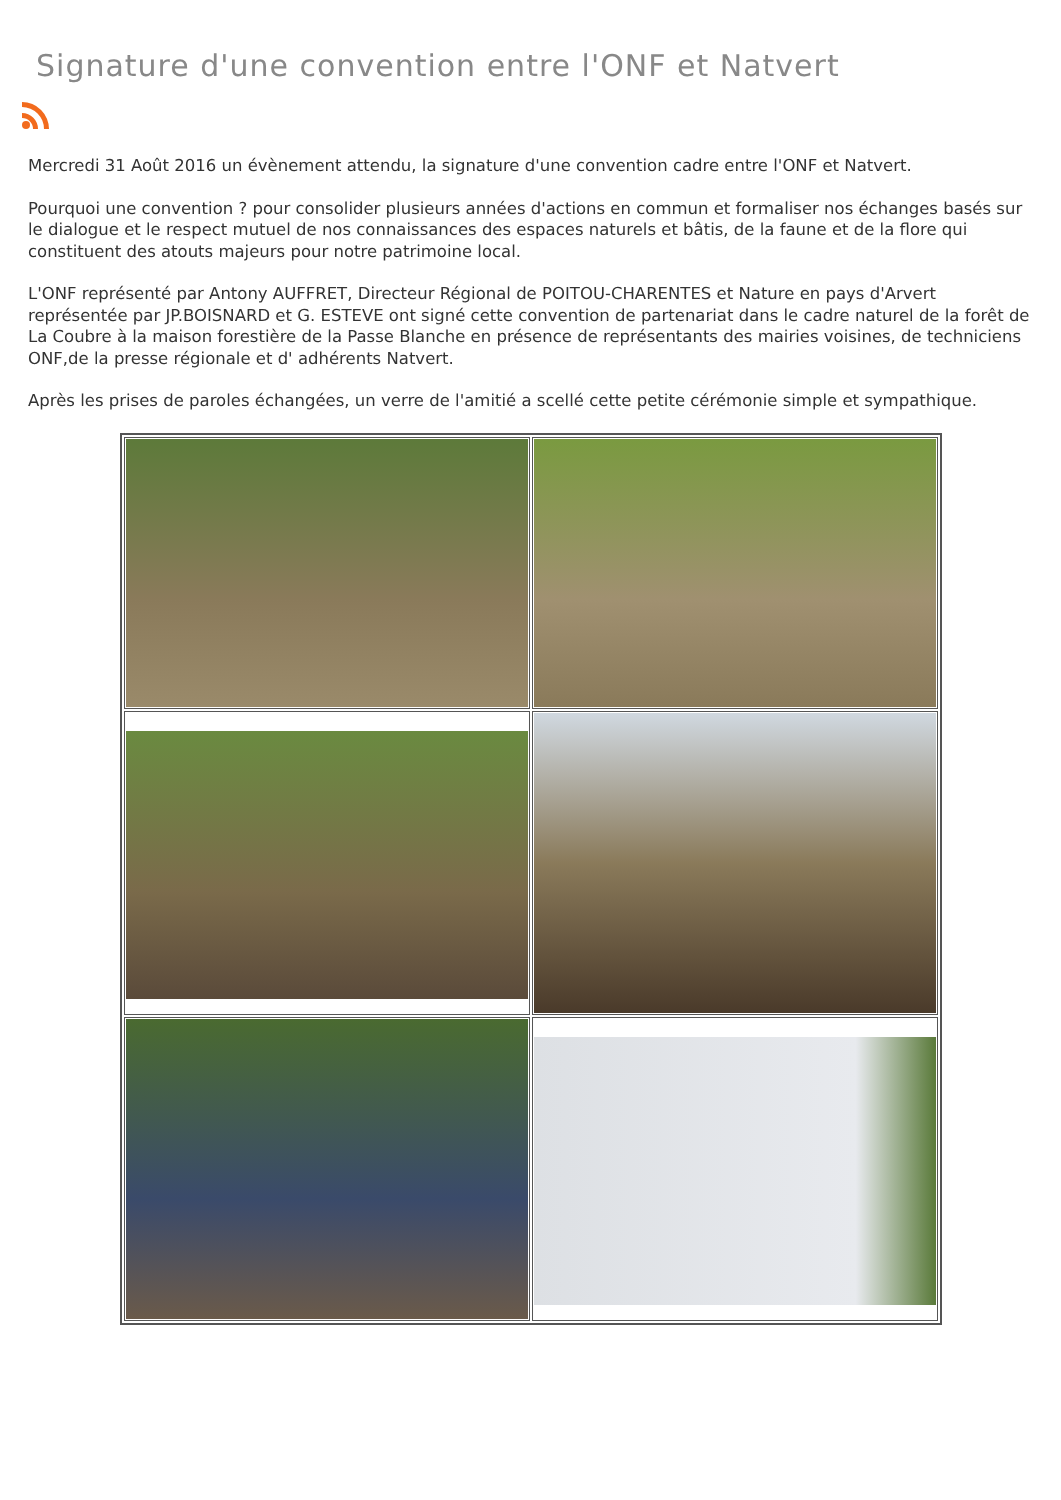Signature d'une convention entre l'ONF et Natvert
Mercredi 31 Août 2016 un évènement attendu, la signature d'une convention cadre entre l'ONF et Natvert.
Pourquoi une convention ? pour consolider plusieurs années d'actions en commun et formaliser nos échanges basés sur le dialogue et le respect mutuel de nos connaissances des espaces naturels et bâtis, de la faune et de la flore qui constituent des atouts majeurs pour notre patrimoine local.
L'ONF représenté par Antony AUFFRET, Directeur Régional de POITOU-CHARENTES et Nature en pays d'Arvert représentée par JP.BOISNARD et G. ESTEVE ont signé cette convention de partenariat dans le cadre naturel de la forêt de La Coubre à la maison forestière de la Passe Blanche en présence de représentants des mairies voisines, de techniciens ONF,de la presse régionale et d' adhérents Natvert.
Après les prises de paroles échangées, un verre de l'amitié a scellé cette petite cérémonie simple et sympathique.